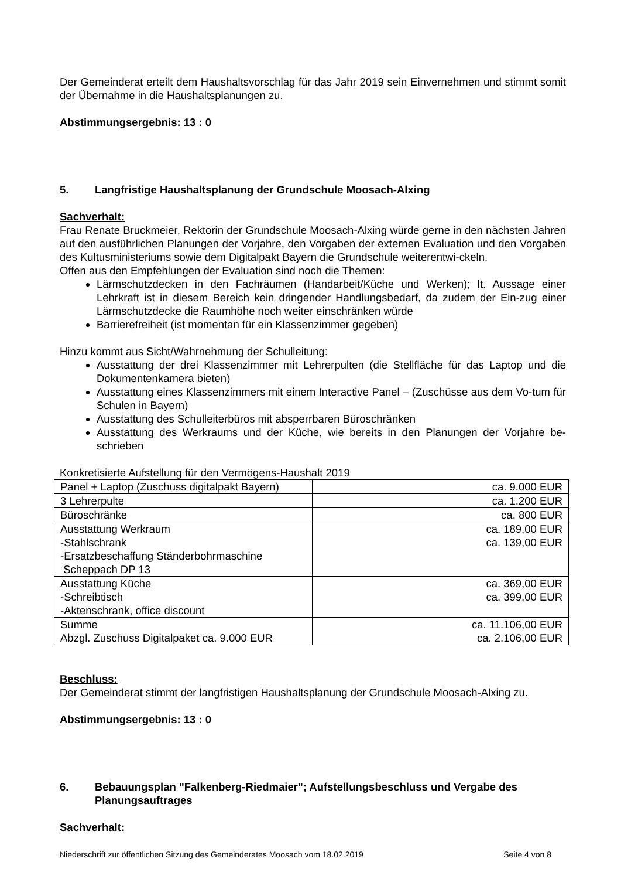Der Gemeinderat erteilt dem Haushaltsvorschlag für das Jahr 2019 sein Einvernehmen und stimmt somit der Übernahme in die Haushaltsplanungen zu.
Abstimmungsergebnis: 13 : 0
5. Langfristige Haushaltsplanung der Grundschule Moosach-Alxing
Sachverhalt:
Frau Renate Bruckmeier, Rektorin der Grundschule Moosach-Alxing würde gerne in den nächsten Jahren auf den ausführlichen Planungen der Vorjahre, den Vorgaben der externen Evaluation und den Vorgaben des Kultusministeriums sowie dem Digitalpakt Bayern die Grundschule weiterentwi-ckeln.
Offen aus den Empfehlungen der Evaluation sind noch die Themen:
Lärmschutzdecken in den Fachräumen (Handarbeit/Küche und Werken); lt. Aussage einer Lehrkraft ist in diesem Bereich kein dringender Handlungsbedarf, da zudem der Ein-zug einer Lärmschutzdecke die Raumhöhe noch weiter einschränken würde
Barrierefreiheit (ist momentan für ein Klassenzimmer gegeben)
Hinzu kommt aus Sicht/Wahrnehmung der Schulleitung:
Ausstattung der drei Klassenzimmer mit Lehrerpulten (die Stellfläche für das Laptop und die Dokumentenkamera bieten)
Ausstattung eines Klassenzimmers mit einem Interactive Panel – (Zuschüsse aus dem Vo-tum für Schulen in Bayern)
Ausstattung des Schulleiterbüros mit absperrbaren Büroschränken
Ausstattung des Werkraums und der Küche, wie bereits in den Planungen der Vorjahre be-schrieben
Konkretisierte Aufstellung für den Vermögens-Haushalt 2019
| Panel + Laptop (Zuschuss digitalpakt Bayern) | ca. 9.000 EUR |
| 3 Lehrerpulte | ca. 1.200 EUR |
| Büroschränke | ca. 800 EUR |
| Ausstattung Werkraum -Stahlschrank -Ersatzbeschaffung Ständerbohrmaschine Scheppach DP 13 | ca. 189,00 EUR ca. 139,00 EUR |
| Ausstattung Küche -Schreibtisch -Aktenschrank, office discount | ca. 369,00 EUR ca. 399,00 EUR |
| Summe Abzgl. Zuschuss Digitalpaket ca. 9.000 EUR | ca. 11.106,00 EUR ca. 2.106,00 EUR |
Beschluss:
Der Gemeinderat stimmt der langfristigen Haushaltsplanung der Grundschule Moosach-Alxing zu.
Abstimmungsergebnis: 13 : 0
6. Bebauungsplan "Falkenberg-Riedmaier"; Aufstellungsbeschluss und Vergabe des Planungsauftrages
Sachverhalt:
Niederschrift zur öffentlichen Sitzung des Gemeinderates Moosach vom 18.02.2019 Seite 4 von 8